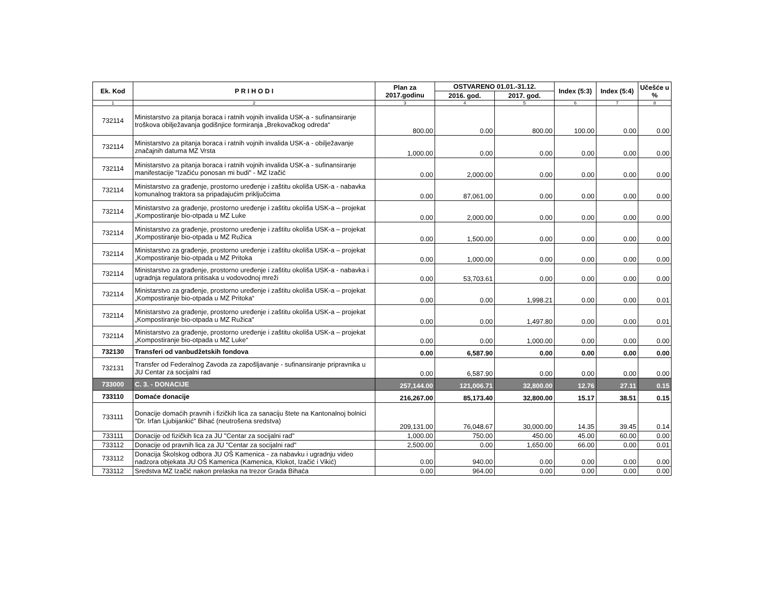| Ek. Kod | P R I H O D I | Plan za 2017.godinu | OSTVARENO 01.01.-31.12. | | Index (5:3) | Index (5:4) | Učešće u % |
| --- | --- | --- | --- | --- | --- | --- | --- |
| | | | 2016. god. | 2017. god. | | | |
| 1 | 2 | 3 | 4 | 5 | 6 | 7 | 8 |
| 732114 | Ministarstvo za pitanja boraca i ratnih vojnih invalida USK-a - sufinansiranje troškova obilježavanja godišnjice formiranja „Brekovačkog odreda“ | 800.00 | 0.00 | 800.00 | 100.00 | 0.00 | 0.00 |
| 732114 | Ministarstvo za pitanja boraca i ratnih vojnih invalida USK-a - obilježavanje značajnih datuma MZ Vrsta | 1,000.00 | 0.00 | 0.00 | 0.00 | 0.00 | 0.00 |
| 732114 | Ministarstvo za pitanja boraca i ratnih vojnih invalida USK-a - sufinansiranje manifestacije "Izačiću ponosan mi budi" - MZ Izačić | 0.00 | 2,000.00 | 0.00 | 0.00 | 0.00 | 0.00 |
| 732114 | Ministarstvo za građenje, prostorno uređenje i zaštitu okoliša USK-a - nabavka komunalnog traktora sa pripadajućim priključcima | 0.00 | 87,061.00 | 0.00 | 0.00 | 0.00 | 0.00 |
| 732114 | Ministarstvo za građenje, prostorno uređenje i zaštitu okoliša USK-a – projekat „Kompostiranje bio-otpada u MZ Luke | 0.00 | 2,000.00 | 0.00 | 0.00 | 0.00 | 0.00 |
| 732114 | Ministarstvo za građenje, prostorno uređenje i zaštitu okoliša USK-a – projekat „Kompostiranje bio-otpada u MZ Ružica | 0.00 | 1,500.00 | 0.00 | 0.00 | 0.00 | 0.00 |
| 732114 | Ministarstvo za građenje, prostorno uređenje i zaštitu okoliša USK-a – projekat „Kompostiranje bio-otpada u MZ Pritoka | 0.00 | 1,000.00 | 0.00 | 0.00 | 0.00 | 0.00 |
| 732114 | Ministarstvo za građenje, prostorno uređenje i zaštitu okoliša USK-a - nabavka i ugradnja regulatora pritisaka u vodovodnoj mreži | 0.00 | 53,703.61 | 0.00 | 0.00 | 0.00 | 0.00 |
| 732114 | Ministarstvo za građenje, prostorno uređenje i zaštitu okoliša USK-a – projekat „Kompostiranje bio-otpada u MZ Pritoka“ | 0.00 | 0.00 | 1,998.21 | 0.00 | 0.00 | 0.01 |
| 732114 | Ministarstvo za građenje, prostorno uređenje i zaštitu okoliša USK-a – projekat „Kompostiranje bio-otpada u MZ Ružica" | 0.00 | 0.00 | 1,497.80 | 0.00 | 0.00 | 0.01 |
| 732114 | Ministarstvo za građenje, prostorno uređenje i zaštitu okoliša USK-a – projekat „Kompostiranje bio-otpada u MZ Luke“ | 0.00 | 0.00 | 1,000.00 | 0.00 | 0.00 | 0.00 |
| 732130 | Transferi od vanbudžetskih fondova | 0.00 | 6,587.90 | 0.00 | 0.00 | 0.00 | 0.00 |
| 732131 | Transfer od Federalnog Zavoda za zapošljavanje - sufinansiranje pripravnika u JU Centar za socijalni rad | 0.00 | 6,587.90 | 0.00 | 0.00 | 0.00 | 0.00 |
| 733000 | C. 3. - DONACIJE | 257,144.00 | 121,006.71 | 32,800.00 | 12.76 | 27.11 | 0.15 |
| 733110 | Domaće donacije | 216,267.00 | 85,173.40 | 32,800.00 | 15.17 | 38.51 | 0.15 |
| 733111 | Donacije domaćih pravnih i fizičkih lica za sanaciju štete na Kantonalnoj bolnici "Dr. Irfan Ljubijankić" Bihać (neutrošena sredstva) | 209,131.00 | 76,048.67 | 30,000.00 | 14.35 | 39.45 | 0.14 |
| 733111 | Donacije od fizičkih lica za JU "Centar za socijalni rad" | 1,000.00 | 750.00 | 450.00 | 45.00 | 60.00 | 0.00 |
| 733112 | Donacije od pravnih lica za JU "Centar za socijalni rad" | 2,500.00 | 0.00 | 1,650.00 | 66.00 | 0.00 | 0.01 |
| 733112 | Donacija Školskog odbora JU OŠ Kamenica - za nabavku i ugradnju video nadzora objekata JU OŠ Kamenica (Kamenica, Klokot, Izačić i Vikić) | 0.00 | 940.00 | 0.00 | 0.00 | 0.00 | 0.00 |
| 733112 | Sredstva MZ Izačić nakon prelaska na trezor Grada Bihaća | 0.00 | 964.00 | 0.00 | 0.00 | 0.00 | 0.00 |